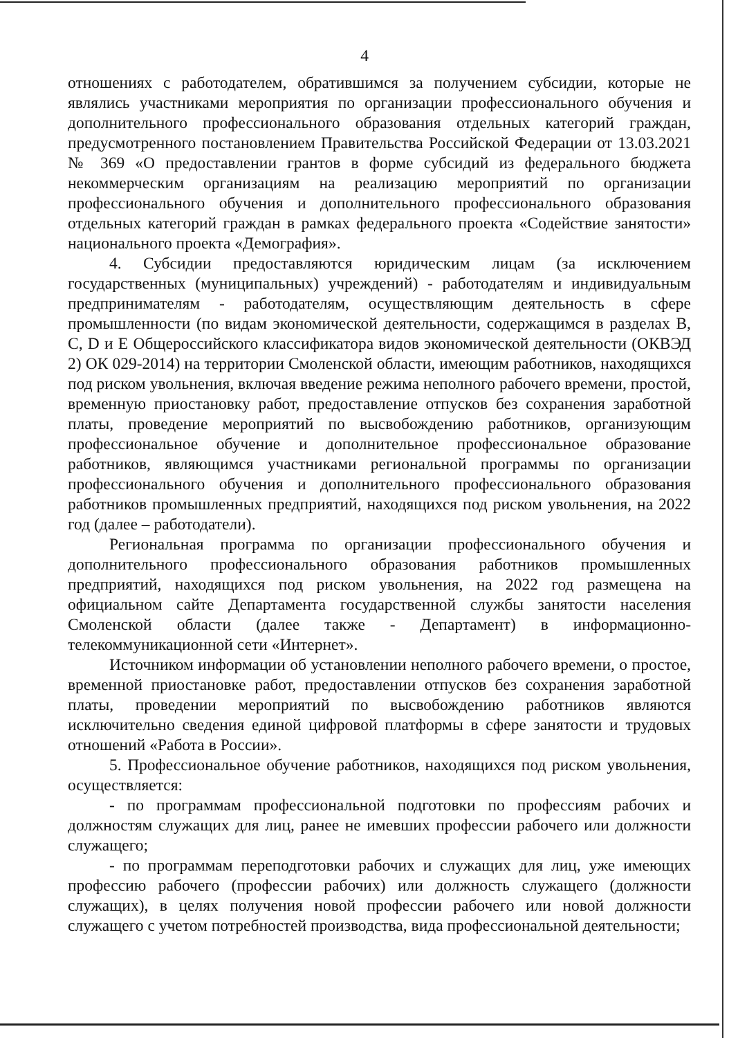4
отношениях с работодателем, обратившимся за получением субсидии, которые не являлись участниками мероприятия по организации профессионального обучения и дополнительного профессионального образования отдельных категорий граждан, предусмотренного постановлением Правительства Российской Федерации от 13.03.2021 № 369 «О предоставлении грантов в форме субсидий из федерального бюджета некоммерческим организациям на реализацию мероприятий по организации профессионального обучения и дополнительного профессионального образования отдельных категорий граждан в рамках федерального проекта «Содействие занятости» национального проекта «Демография».
4. Субсидии предоставляются юридическим лицам (за исключением государственных (муниципальных) учреждений) - работодателям и индивидуальным предпринимателям - работодателям, осуществляющим деятельность в сфере промышленности (по видам экономической деятельности, содержащимся в разделах В, С, D и Е Общероссийского классификатора видов экономической деятельности (ОКВЭД 2) ОК 029-2014) на территории Смоленской области, имеющим работников, находящихся под риском увольнения, включая введение режима неполного рабочего времени, простой, временную приостановку работ, предоставление отпусков без сохранения заработной платы, проведение мероприятий по высвобождению работников, организующим профессиональное обучение и дополнительное профессиональное образование работников, являющимся участниками региональной программы по организации профессионального обучения и дополнительного профессионального образования работников промышленных предприятий, находящихся под риском увольнения, на 2022 год (далее – работодатели).
Региональная программа по организации профессионального обучения и дополнительного профессионального образования работников промышленных предприятий, находящихся под риском увольнения, на 2022 год размещена на официальном сайте Департамента государственной службы занятости населения Смоленской области (далее также - Департамент) в информационно-телекоммуникационной сети «Интернет».
Источником информации об установлении неполного рабочего времени, о простое, временной приостановке работ, предоставлении отпусков без сохранения заработной платы, проведении мероприятий по высвобождению работников являются исключительно сведения единой цифровой платформы в сфере занятости и трудовых отношений «Работа в России».
5. Профессиональное обучение работников, находящихся под риском увольнения, осуществляется:
- по программам профессиональной подготовки по профессиям рабочих и должностям служащих для лиц, ранее не имевших профессии рабочего или должности служащего;
- по программам переподготовки рабочих и служащих для лиц, уже имеющих профессию рабочего (профессии рабочих) или должность служащего (должности служащих), в целях получения новой профессии рабочего или новой должности служащего с учетом потребностей производства, вида профессиональной деятельности;